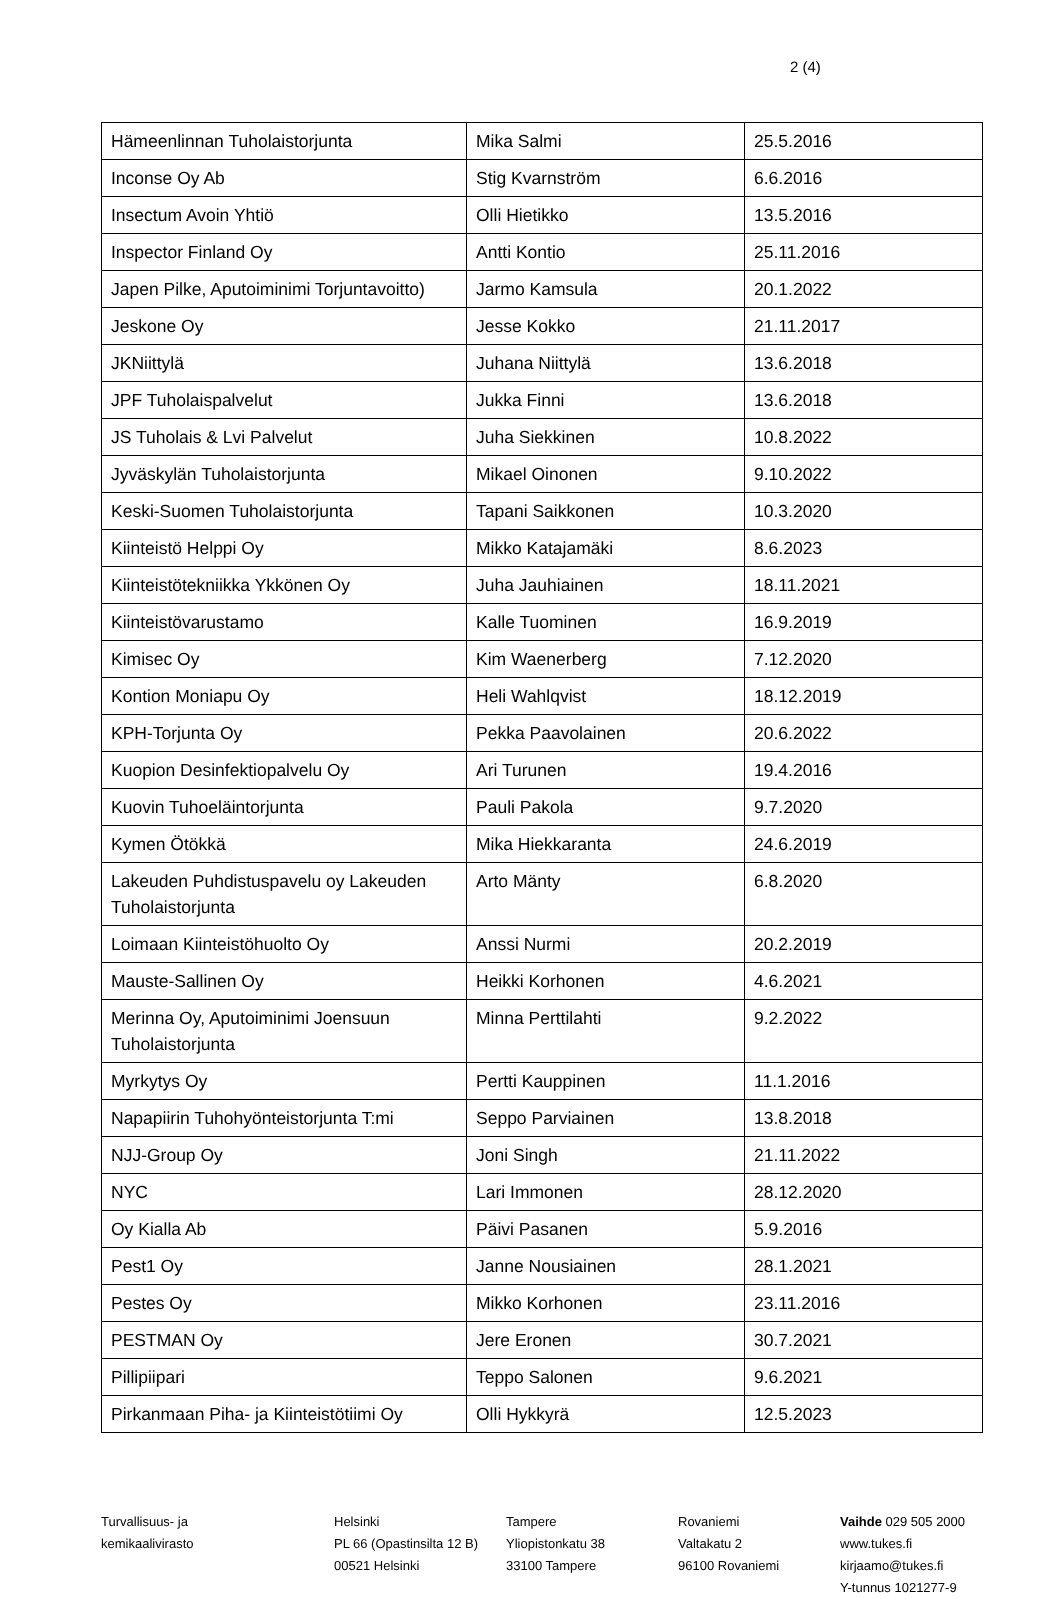2 (4)
| Hämeenlinnan Tuholaistorjunta | Mika Salmi | 25.5.2016 |
| Inconse Oy Ab | Stig Kvarnström | 6.6.2016 |
| Insectum Avoin Yhtiö | Olli Hietikko | 13.5.2016 |
| Inspector Finland Oy | Antti Kontio | 25.11.2016 |
| Japen Pilke, Aputoiminimi Torjuntavoitto) | Jarmo Kamsula | 20.1.2022 |
| Jeskone Oy | Jesse Kokko | 21.11.2017 |
| JKNiittylä | Juhana Niittylä | 13.6.2018 |
| JPF Tuholaispalvelut | Jukka Finni | 13.6.2018 |
| JS Tuholais & Lvi Palvelut | Juha Siekkinen | 10.8.2022 |
| Jyväskylän Tuholaistorjunta | Mikael Oinonen | 9.10.2022 |
| Keski-Suomen Tuholaistorjunta | Tapani Saikkonen | 10.3.2020 |
| Kiinteistö Helppi Oy | Mikko Katajamäki | 8.6.2023 |
| Kiinteistötekniikka Ykkönen Oy | Juha Jauhiainen | 18.11.2021 |
| Kiinteistövarustamo | Kalle Tuominen | 16.9.2019 |
| Kimisec Oy | Kim Waenerberg | 7.12.2020 |
| Kontion Moniapu Oy | Heli Wahlqvist | 18.12.2019 |
| KPH-Torjunta Oy | Pekka Paavolainen | 20.6.2022 |
| Kuopion Desinfektiopalvelu Oy | Ari Turunen | 19.4.2016 |
| Kuovin Tuhoeläintorjunta | Pauli Pakola | 9.7.2020 |
| Kymen Ötökkä | Mika Hiekkaranta | 24.6.2019 |
| Lakeuden Puhdistuspavelu oy Lakeuden Tuholaistorjunta | Arto Mänty | 6.8.2020 |
| Loimaan Kiinteistöhuolto Oy | Anssi Nurmi | 20.2.2019 |
| Mauste-Sallinen Oy | Heikki Korhonen | 4.6.2021 |
| Merinna Oy, Aputoiminimi Joensuun Tuholaistorjunta | Minna Perttilahti | 9.2.2022 |
| Myrkytys Oy | Pertti Kauppinen | 11.1.2016 |
| Napapiirin Tuhohyönteistorjunta T:mi | Seppo Parviainen | 13.8.2018 |
| NJJ-Group Oy | Joni Singh | 21.11.2022 |
| NYC | Lari Immonen | 28.12.2020 |
| Oy Kialla Ab | Päivi Pasanen | 5.9.2016 |
| Pest1 Oy | Janne Nousiainen | 28.1.2021 |
| Pestes Oy | Mikko Korhonen | 23.11.2016 |
| PESTMAN Oy | Jere Eronen | 30.7.2021 |
| Pillipiipari | Teppo Salonen | 9.6.2021 |
| Pirkanmaan Piha- ja Kiinteistötiimi Oy | Olli Hykkyrä | 12.5.2023 |
Turvallisuus- ja
kemikaalivirasto
Helsinki
PL 66 (Opastinsilta 12 B)
00521 Helsinki
Tampere
Yliopistonkatu 38
33100 Tampere
Rovaniemi
Valtakatu 2
96100 Rovaniemi
Vaihde 029 505 2000
www.tukes.fi
kirjaamo@tukes.fi
Y-tunnus 1021277-9